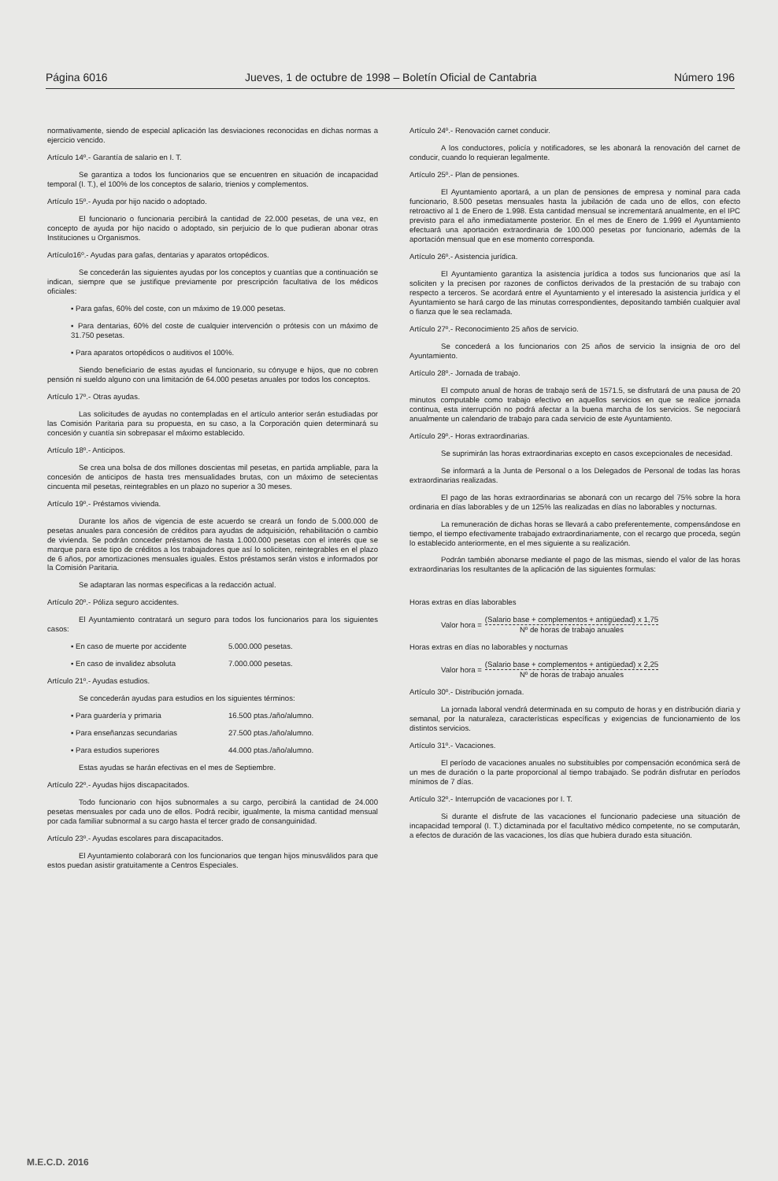Página 6016 Jueves, 1 de octubre de 1998 – Boletín Oficial de Cantabria Número 196
normativamente, siendo de especial aplicación las desviaciones reconocidas en dichas normas a ejercicio vencido.
Artículo 14º.- Garantía de salario en I. T.
Se garantiza a todos los funcionarios que se encuentren en situación de incapacidad temporal (I. T.), el 100% de los conceptos de salario, trienios y complementos.
Artículo 15º.- Ayuda por hijo nacido o adoptado.
El funcionario o funcionaria percibirá la cantidad de 22.000 pesetas, de una vez, en concepto de ayuda por hijo nacido o adoptado, sin perjuicio de lo que pudieran abonar otras Instituciones u Organismos.
Artículo16º.- Ayudas para gafas, dentarias y aparatos ortopédicos.
Se concederán las siguientes ayudas por los conceptos y cuantías que a continuación se indican, siempre que se justifique previamente por prescripción facultativa de los médicos oficiales:
▪ Para gafas, 60% del coste, con un máximo de 19.000 pesetas.
▪ Para dentarias, 60% del coste de cualquier intervención o prótesis con un máximo de 31.750 pesetas.
▪ Para aparatos ortopédicos o auditivos el 100%.
Siendo beneficiario de estas ayudas el funcionario, su cónyuge e hijos, que no cobren pensión ni sueldo alguno con una limitación de 64.000 pesetas anuales por todos los conceptos.
Artículo 17º.- Otras ayudas.
Las solicitudes de ayudas no contempladas en el artículo anterior serán estudiadas por las Comisión Paritaria para su propuesta, en su caso, a la Corporación quien determinará su concesión y cuantía sin sobrepasar el máximo establecido.
Artículo 18º.- Anticipos.
Se crea una bolsa de dos millones doscientas mil pesetas, en partida ampliable, para la concesión de anticipos de hasta tres mensualidades brutas, con un máximo de setecientas cincuenta mil pesetas, reintegrables en un plazo no superior a 30 meses.
Artículo 19º.- Préstamos vivienda.
Durante los años de vigencia de este acuerdo se creará un fondo de 5.000.000 de pesetas anuales para concesión de créditos para ayudas de adquisición, rehabilitación o cambio de vivienda. Se podrán conceder préstamos de hasta 1.000.000 pesetas con el interés que se marque para este tipo de créditos a los trabajadores que así lo soliciten, reintegrables en el plazo de 6 años, por amortizaciones mensuales iguales. Estos préstamos serán vistos e informados por la Comisión Paritaria.
Se adaptaran las normas especificas a la redacción actual.
Artículo 20º.- Póliza seguro accidentes.
El Ayuntamiento contratará un seguro para todos los funcionarios para los siguientes casos:
▪ En caso de muerte por accidente 5.000.000 pesetas.
▪ En caso de invalidez absoluta 7.000.000 pesetas.
Artículo 21º.- Ayudas estudios.
Se concederán ayudas para estudios en los siguientes términos:
▪ Para guardería y primaria 16.500 ptas./año/alumno.
▪ Para enseñanzas secundarias 27.500 ptas./año/alumno.
▪ Para estudios superiores 44.000 ptas./año/alumno.
Estas ayudas se harán efectivas en el mes de Septiembre.
Artículo 22º.- Ayudas hijos discapacitados.
Todo funcionario con hijos subnormales a su cargo, percibirá la cantidad de 24.000 pesetas mensuales por cada uno de ellos. Podrá recibir, igualmente, la misma cantidad mensual por cada familiar subnormal a su cargo hasta el tercer grado de consanguinidad.
Artículo 23º.- Ayudas escolares para discapacitados.
El Ayuntamiento colaborará con los funcionarios que tengan hijos minusválidos para que estos puedan asistir gratuitamente a Centros Especiales.
Artículo 24º.- Renovación carnet conducir.
A los conductores, policía y notificadores, se les abonará la renovación del carnet de conducir, cuando lo requieran legalmente.
Artículo 25º.- Plan de pensiones.
El Ayuntamiento aportará, a un plan de pensiones de empresa y nominal para cada funcionario, 8.500 pesetas mensuales hasta la jubilación de cada uno de ellos, con efecto retroactivo al 1 de Enero de 1.998. Esta cantidad mensual se incrementará anualmente, en el IPC previsto para el año inmediatamente posterior. En el mes de Enero de 1.999 el Ayuntamiento efectuará una aportación extraordinaria de 100.000 pesetas por funcionario, además de la aportación mensual que en ese momento corresponda.
Artículo 26º.- Asistencia jurídica.
El Ayuntamiento garantiza la asistencia jurídica a todos sus funcionarios que así la soliciten y la precisen por razones de conflictos derivados de la prestación de su trabajo con respecto a terceros. Se acordará entre el Ayuntamiento y el interesado la asistencia jurídica y el Ayuntamiento se hará cargo de las minutas correspondientes, depositando también cualquier aval o fianza que le sea reclamada.
Artículo 27º.- Reconocimiento 25 años de servicio.
Se concederá a los funcionarios con 25 años de servicio la insignia de oro del Ayuntamiento.
Artículo 28º.- Jornada de trabajo.
El computo anual de horas de trabajo será de 1571.5, se disfrutará de una pausa de 20 minutos computable como trabajo efectivo en aquellos servicios en que se realice jornada continua, esta interrupción no podrá afectar a la buena marcha de los servicios. Se negociará anualmente un calendario de trabajo para cada servicio de este Ayuntamiento.
Artículo 29º.- Horas extraordinarias.
Se suprimirán las horas extraordinarias excepto en casos excepcionales de necesidad.
Se informará a la Junta de Personal o a los Delegados de Personal de todas las horas extraordinarias realizadas.
El pago de las horas extraordinarias se abonará con un recargo del 75% sobre la hora ordinaria en días laborables y de un 125% las realizadas en días no laborables y nocturnas.
La remuneración de dichas horas se llevará a cabo preferentemente, compensándose en tiempo, el tiempo efectivamente trabajado extraordinariamente, con el recargo que proceda, según lo establecido anteriormente, en el mes siguiente a su realización.
Podrán también abonarse mediante el pago de las mismas, siendo el valor de las horas extraordinarias los resultantes de la aplicación de las siguientes formulas:
Horas extras en días laborables
Valor hora =
(Salario base + complementos + antigüedad) x 1,75
Nº de horas de trabajo anuales
Horas extras en días no laborables y nocturnas
Valor hora =
(Salario base + complementos + antigüedad) x 2,25
Nº de horas de trabajo anuales
Artículo 30º.- Distribución jornada.
La jornada laboral vendrá determinada en su computo de horas y en distribución diaria y semanal, por la naturaleza, características específicas y exigencias de funcionamiento de los distintos servicios.
Artículo 31º.- Vacaciones.
El período de vacaciones anuales no substituibles por compensación económica será de un mes de duración o la parte proporcional al tiempo trabajado. Se podrán disfrutar en períodos mínimos de 7 días.
Artículo 32º.- Interrupción de vacaciones por I. T.
Si durante el disfrute de las vacaciones el funcionario padeciese una situación de incapacidad temporal (I. T.) dictaminada por el facultativo médico competente, no se computarán, a efectos de duración de las vacaciones, los días que hubiera durado esta situación.
M.E.C.D. 2016